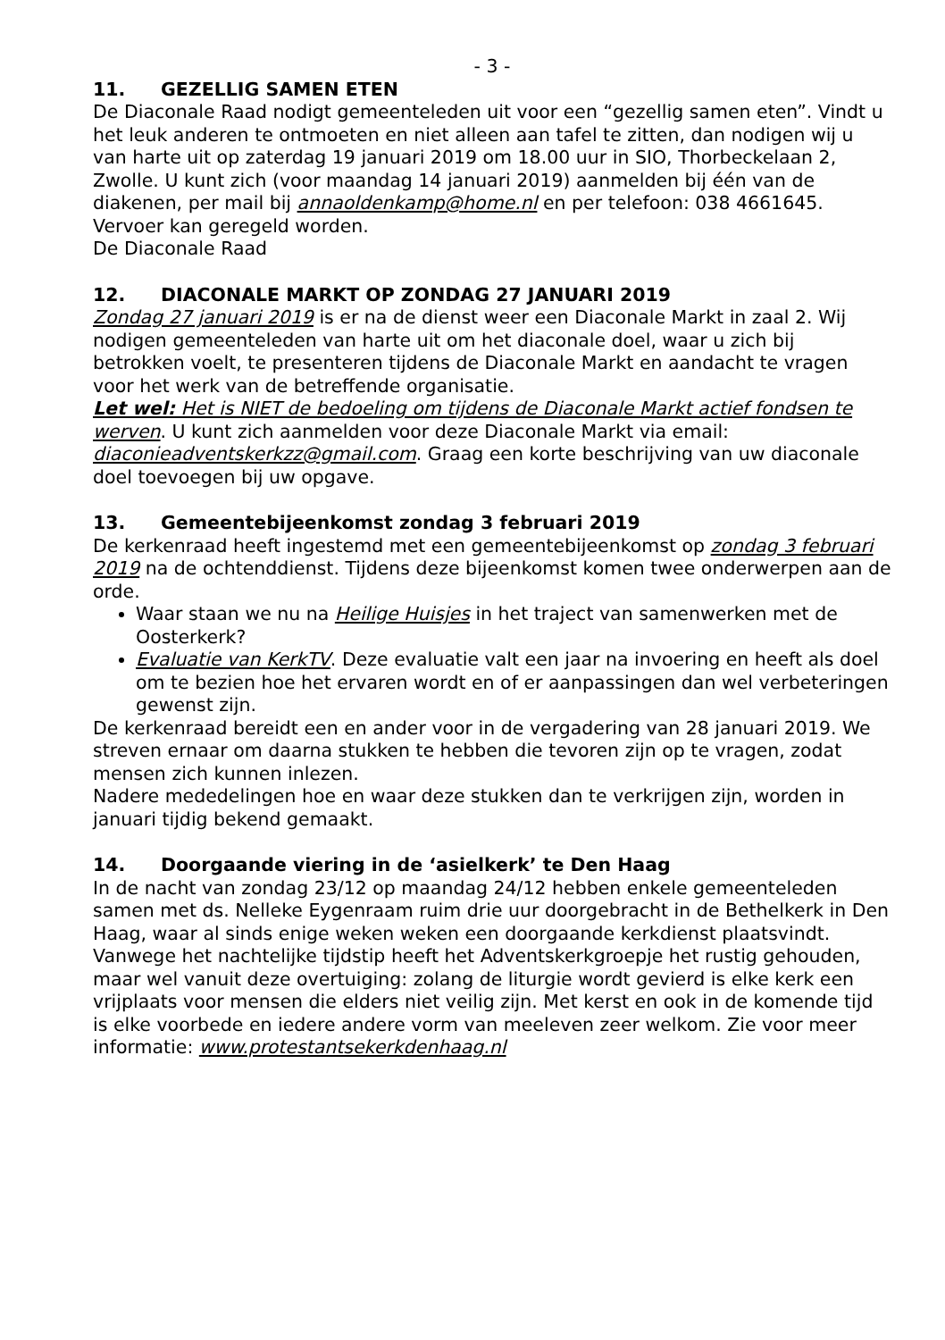- 3 -
11. GEZELLIG SAMEN ETEN
De Diaconale Raad nodigt gemeenteleden uit voor een “gezellig samen eten”. Vindt u het leuk anderen te ontmoeten en niet alleen aan tafel te zitten, dan nodigen wij u van harte uit op zaterdag 19 januari 2019 om 18.00 uur in SIO, Thorbeckelaan 2, Zwolle. U kunt zich (voor maandag 14 januari 2019) aanmelden bij één van de diakenen, per mail bij annaoldenkamp@home.nl en per telefoon: 038 4661645. Vervoer kan geregeld worden.
De Diaconale Raad
12. DIACONALE MARKT OP ZONDAG 27 JANUARI 2019
Zondag 27 januari 2019 is er na de dienst weer een Diaconale Markt in zaal 2. Wij nodigen gemeenteleden van harte uit om het diaconale doel, waar u zich bij betrokken voelt, te presenteren tijdens de Diaconale Markt en aandacht te vragen voor het werk van de betreffende organisatie.
Let wel: Het is NIET de bedoeling om tijdens de Diaconale Markt actief fondsen te werven. U kunt zich aanmelden voor deze Diaconale Markt via email: diaconieadventskerkzz@gmail.com. Graag een korte beschrijving van uw diaconale doel toevoegen bij uw opgave.
13. Gemeentebijeenkomst zondag 3 februari 2019
De kerkenraad heeft ingestemd met een gemeentebijeenkomst op zondag 3 februari 2019 na de ochtenddienst. Tijdens deze bijeenkomst komen twee onderwerpen aan de orde.
Waar staan we nu na Heilige Huisjes in het traject van samenwerken met de Oosterkerk?
Evaluatie van KerkTV. Deze evaluatie valt een jaar na invoering en heeft als doel om te bezien hoe het ervaren wordt en of er aanpassingen dan wel verbeteringen gewenst zijn.
De kerkenraad bereidt een en ander voor in de vergadering van 28 januari 2019. We streven ernaar om daarna stukken te hebben die tevoren zijn op te vragen, zodat mensen zich kunnen inlezen.
Nadere mededelingen hoe en waar deze stukken dan te verkrijgen zijn, worden in januari tijdig bekend gemaakt.
14. Doorgaande viering in de ‘asielkerk’ te Den Haag
In de nacht van zondag 23/12 op maandag 24/12 hebben enkele gemeenteleden samen met ds. Nelleke Eygenraam ruim drie uur doorgebracht in de Bethelkerk in Den Haag, waar al sinds enige weken weken een doorgaande kerkdienst plaatsvindt. Vanwege het nachtelijke tijdstip heeft het Adventskerkgroepje het rustig gehouden, maar wel vanuit deze overtuiging: zolang de liturgie wordt gevierd is elke kerk een vrijplaats voor mensen die elders niet veilig zijn. Met kerst en ook in de komende tijd is elke voorbede en iedere andere vorm van meeleven zeer welkom. Zie voor meer informatie: www.protestantsekerkdenhaag.nl